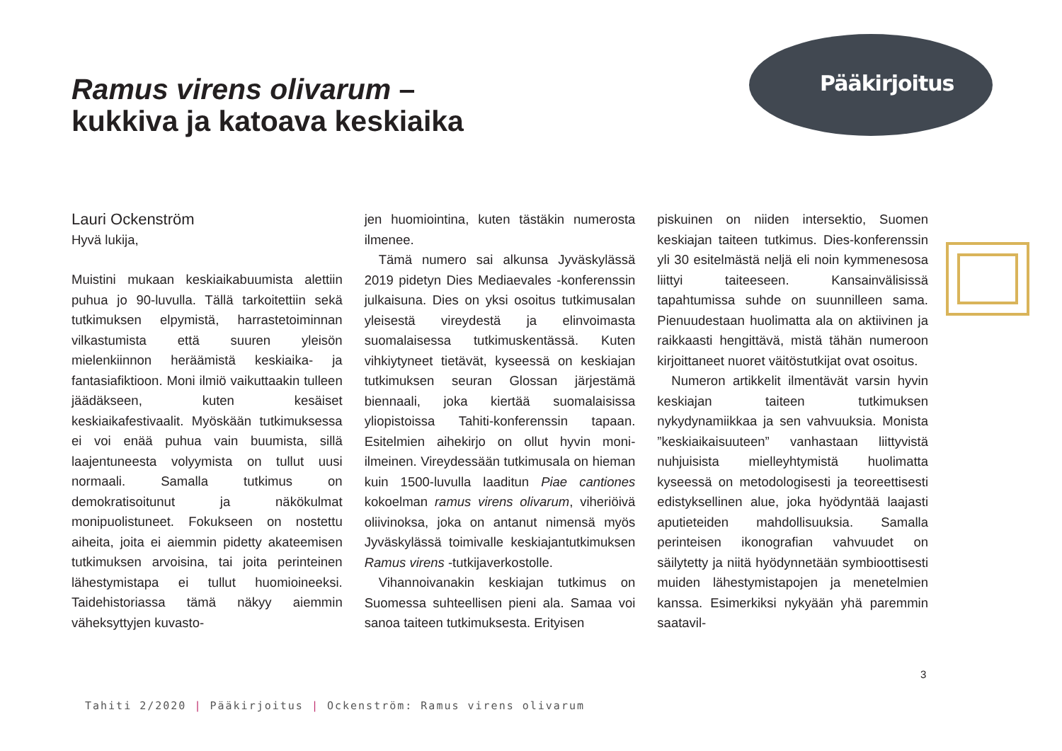Pääkirjoitus
Ramus virens olivarum –
kukkiva ja katoava keskiaika
Lauri Ockenström
Hyvä lukija,
Muistini mukaan keskiaikabuumista alettiin puhua jo 90-luvulla. Tällä tarkoitettiin sekä tutkimuksen elpymistä, harrastetoiminnan vilkastumista että suuren yleisön mielenkiinnon heräämistä keskiaika- ja fantasiafiktioon. Moni ilmiö vaikuttaakin tulleen jäädäkseen, kuten kesäiset keskiaikafestivaalit. Myöskään tutkimuksessa ei voi enää puhua vain buumista, sillä laajentuneesta volyymista on tullut uusi normaali. Samalla tutkimus on demokratisoitunut ja näkökulmat monipuolistuneet. Fokukseen on nostettu aiheita, joita ei aiemmin pidetty akateemisen tutkimuksen arvoisina, tai joita perinteinen lähestymistapa ei tullut huomioineeksi. Taidehistoriassa tämä näkyy aiemmin väheksyttyjen kuvasto-
jen huomiointina, kuten tästäkin numerosta ilmenee.
Tämä numero sai alkunsa Jyväskylässä 2019 pidetyn Dies Mediaevales -konferenssin julkaisuna. Dies on yksi osoitus tutkimusalan yleisestä vireydestä ja elinvoimasta suomalaisessa tutkimuskentässä. Kuten vihkiytyneet tietävät, kyseessä on keskiajan tutkimuksen seuran Glossan järjestämä biennaali, joka kiertää suomalaisissa yliopistoissa Tahiti-konferenssin tapaan. Esitelmien aihekirjo on ollut hyvin moni-ilmeinen. Vireydessään tutkimusala on hieman kuin 1500-luvulla laaditun Piae cantiones kokoelman ramus virens olivarum, viheriöivä oliivinoksa, joka on antanut nimensä myös Jyväskylässä toimivalle keskiajantutkimuksen Ramus virens -tutkijaverkostolle.
Vihannoivanakin keskiajan tutkimus on Suomessa suhteellisen pieni ala. Samaa voi sanoa taiteen tutkimuksesta. Erityisen
piskuinen on niiden intersektio, Suomen keskiajan taiteen tutkimus. Dies-konferenssin yli 30 esitelmästä neljä eli noin kymmenesosa liittyi taiteeseen. Kansainvälisissä tapahtumissa suhde on suunnilleen sama. Pienuudestaan huolimatta ala on aktiivinen ja raikkaasti hengittävä, mistä tähän numeroon kirjoittaneet nuoret väitöstutkijat ovat osoitus.
Numeron artikkelit ilmentävät varsin hyvin keskiajan taiteen tutkimuksen nykydynamiikkaa ja sen vahvuuksia. Monista ”keskiaikaisuuteen” vanhastaan liittyvistä nuhjuisista mielleyhtymistä huolimatta kyseessä on metodologisesti ja teoreettisesti edistyksellinen alue, joka hyödyntää laajasti aputieteiden mahdollisuuksia. Samalla perinteisen ikonografian vahvuudet on säilytetty ja niitä hyödynnetään symbioottisesti muiden lähestymistapojen ja menetelmien kanssa. Esimerkiksi nykyään yhä paremmin saatavil-
3
Tahiti 2/2020 | Pääkirjoitus | Ockenström: Ramus virens olivarum